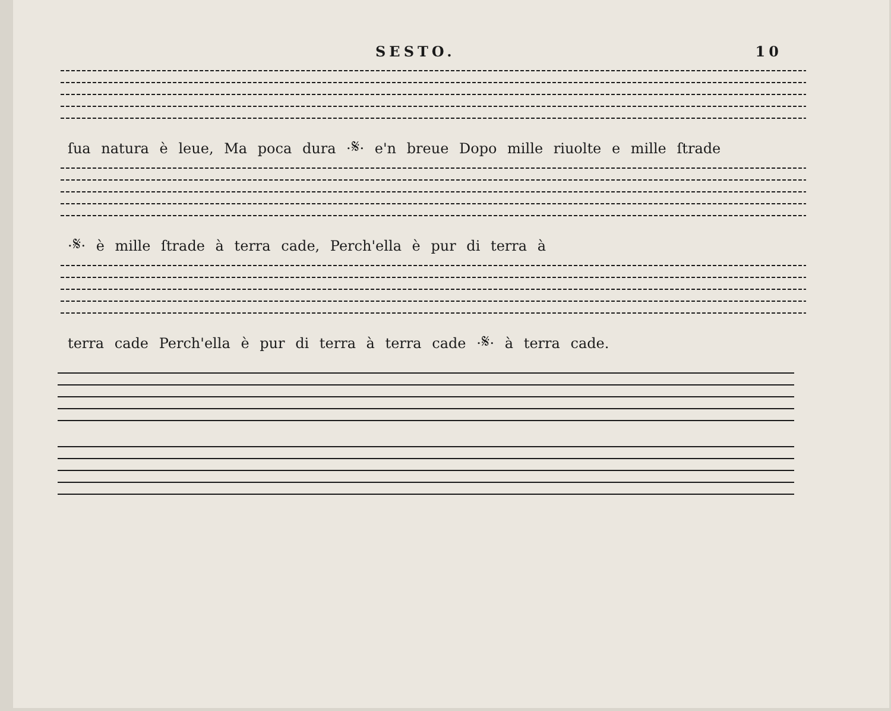SESTO. 10
ſua natura è leue, Ma poca dura ·𝄋· e'n breue Dopo mille riuolte e mille ſtrade
·𝄋· è mille ſtrade à terra cade, Perch'ella è pur di terra à
terra cade Perch'ella è pur di terra à terra cade ·𝄋· à terra cade.